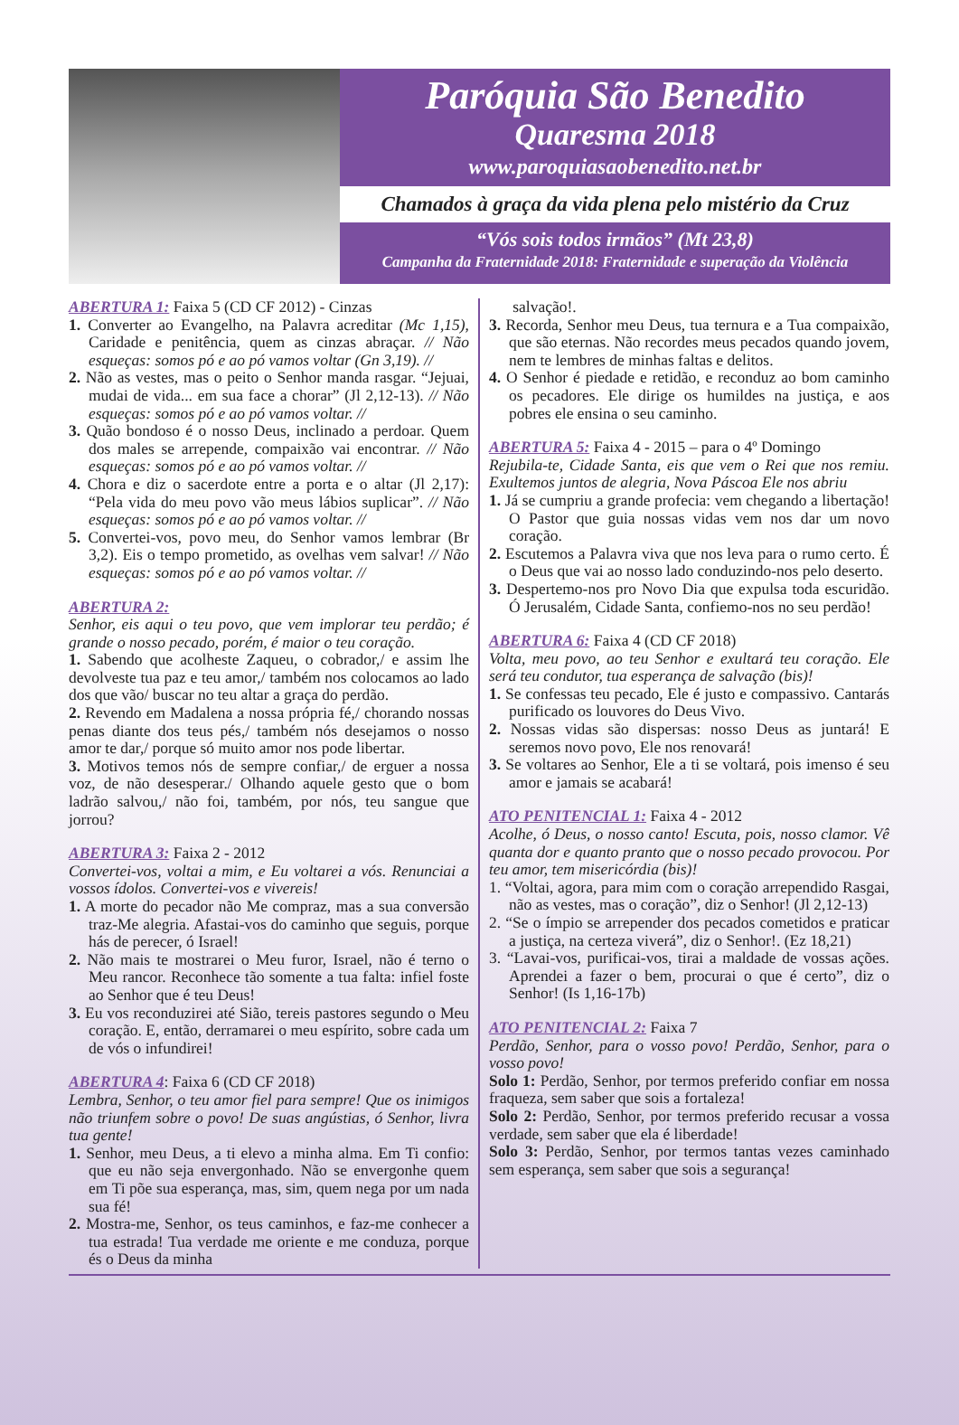Paróquia São Benedito
Quaresma 2018
www.paroquiasaobenedito.net.br
Chamados à graça da vida plena pelo mistério da Cruz
“Vós sois todos irmãos” (Mt 23,8)
Campanha da Fraternidade 2018: Fraternidade e superação da Violência
ABERTURA 1: Faixa 5 (CD CF 2012) - Cinzas
1. Converter ao Evangelho, na Palavra acreditar (Mc 1,15), Caridade e penitência, quem as cinzas abraçar. // Não esqueças: somos pó e ao pó vamos voltar (Gn 3,19). //
2. Não as vestes, mas o peito o Senhor manda rasgar. “Jejuai, mudai de vida... em sua face a chorar” (Jl 2,12-13). // Não esqueças: somos pó e ao pó vamos voltar. //
3. Quão bondoso é o nosso Deus, inclinado a perdoar. Quem dos males se arrepende, compaixão vai encontrar. // Não esqueças: somos pó e ao pó vamos voltar. //
4. Chora e diz o sacerdote entre a porta e o altar (Jl 2,17): “Pela vida do meu povo vão meus lábios suplicar”. // Não esqueças: somos pó e ao pó vamos voltar. //
5. Convertei-vos, povo meu, do Senhor vamos lembrar (Br 3,2). Eis o tempo prometido, as ovelhas vem salvar! // Não esqueças: somos pó e ao pó vamos voltar. //
ABERTURA 2:
Senhor, eis aqui o teu povo, que vem implorar teu perdão; é grande o nosso pecado, porém, é maior o teu coração.
1. Sabendo que acolheste Zaqueu, o cobrador,/ e assim lhe devolveste tua paz e teu amor,/ também nos colocamos ao lado dos que vão/ buscar no teu altar a graça do perdão.
2. Revendo em Madalena a nossa própria fé,/ chorando nossas penas diante dos teus pés,/ também nós desejamos o nosso amor te dar,/ porque só muito amor nos pode libertar.
3. Motivos temos nós de sempre confiar,/ de erguer a nossa voz, de não desesperar./ Olhando aquele gesto que o bom ladrão salvou,/ não foi, também, por nós, teu sangue que jorrou?
ABERTURA 3: Faixa 2 - 2012
Convertei-vos, voltai a mim, e Eu voltarei a vós. Renunciai a vossos ídolos. Convertei-vos e vivereis!
1. A morte do pecador não Me compraz, mas a sua conversão traz-Me alegria. Afastai-vos do caminho que seguis, porque hás de perecer, ó Israel!
2. Não mais te mostrarei o Meu furor, Israel, não é terno o Meu rancor. Reconhece tão somente a tua falta: infiel foste ao Senhor que é teu Deus!
3. Eu vos reconduzirei até Sião, tereis pastores segundo o Meu coração. E, então, derramarei o meu espírito, sobre cada um de vós o infundirei!
ABERTURA 4: Faixa 6 (CD CF 2018)
Lembra, Senhor, o teu amor fiel para sempre! Que os inimigos não triunfem sobre o povo! De suas angústias, ó Senhor, livra tua gente!
1. Senhor, meu Deus, a ti elevo a minha alma. Em Ti confio: que eu não seja envergonhado. Não se envergonhe quem em Ti põe sua esperança, mas, sim, quem nega por um nada sua fé!
2. Mostra-me, Senhor, os teus caminhos, e faz-me conhecer a tua estrada! Tua verdade me oriente e me conduza, porque és o Deus da minha
salvação!.
3. Recorda, Senhor meu Deus, tua ternura e a Tua compaixão, que são eternas. Não recordes meus pecados quando jovem, nem te lembres de minhas faltas e delitos.
4. O Senhor é piedade e retidão, e reconduz ao bom caminho os pecadores. Ele dirige os humildes na justiça, e aos pobres ele ensina o seu caminho.
ABERTURA 5: Faixa 4 - 2015 – para o 4º Domingo
Rejubila-te, Cidade Santa, eis que vem o Rei que nos remiu. Exultemos juntos de alegria, Nova Páscoa Ele nos abriu
1. Já se cumpriu a grande profecia: vem chegando a libertação! O Pastor que guia nossas vidas vem nos dar um novo coração.
2. Escutemos a Palavra viva que nos leva para o rumo certo. É o Deus que vai ao nosso lado conduzindo-nos pelo deserto.
3. Despertemo-nos pro Novo Dia que expulsa toda escuridão. Ó Jerusalém, Cidade Santa, confiemo-nos no seu perdão!
ABERTURA 6: Faixa 4 (CD CF 2018)
Volta, meu povo, ao teu Senhor e exultará teu coração. Ele será teu condutor, tua esperança de salvação (bis)!
1. Se confessas teu pecado, Ele é justo e compassivo. Cantarás purificado os louvores do Deus Vivo.
2. Nossas vidas são dispersas: nosso Deus as juntará! E seremos novo povo, Ele nos renovará!
3. Se voltares ao Senhor, Ele a ti se voltará, pois imenso é seu amor e jamais se acabará!
ATO PENITENCIAL 1: Faixa 4 - 2012
Acolhe, ó Deus, o nosso canto! Escuta, pois, nosso clamor. Vê quanta dor e quanto pranto que o nosso pecado provocou. Por teu amor, tem misericórdia (bis)!
1. “Voltai, agora, para mim com o coração arrependido Rasgai, não as vestes, mas o coração”, diz o Senhor! (Jl 2,12-13)
2. “Se o ímpio se arrepender dos pecados cometidos e praticar a justiça, na certeza viverá”, diz o Senhor!. (Ez 18,21)
3. “Lavai-vos, purificai-vos, tirai a maldade de vossas ações. Aprendei a fazer o bem, procurai o que é certo”, diz o Senhor! (Is 1,16-17b)
ATO PENITENCIAL 2: Faixa 7
Perdão, Senhor, para o vosso povo! Perdão, Senhor, para o vosso povo!
Solo 1: Perdão, Senhor, por termos preferido confiar em nossa fraqueza, sem saber que sois a fortaleza!
Solo 2: Perdão, Senhor, por termos preferido recusar a vossa verdade, sem saber que ela é liberdade!
Solo 3: Perdão, Senhor, por termos tantas vezes caminhado sem esperança, sem saber que sois a segurança!